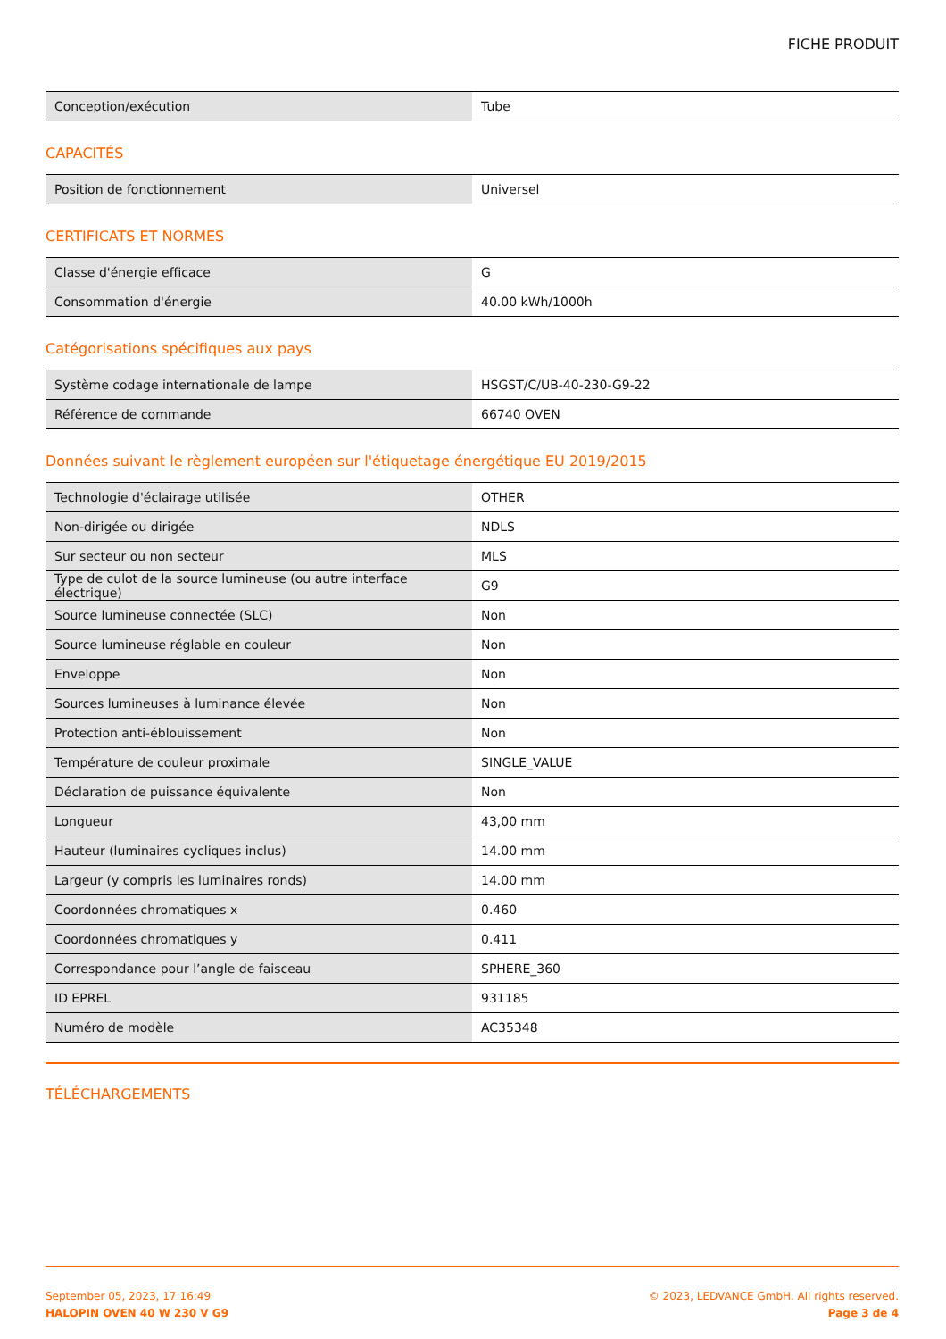FICHE PRODUIT
| Conception/exécution | Tube |
CAPACITÉS
| Position de fonctionnement | Universel |
CERTIFICATS ET NORMES
| Classe d'énergie efficace | G |
| Consommation d'énergie | 40.00 kWh/1000h |
Catégorisations spécifiques aux pays
| Système codage internationale de lampe | HSGST/C/UB-40-230-G9-22 |
| Référence de commande | 66740 OVEN |
Données suivant le règlement européen sur l'étiquetage énergétique EU 2019/2015
| Technologie d'éclairage utilisée | OTHER |
| Non-dirigée ou dirigée | NDLS |
| Sur secteur ou non secteur | MLS |
| Type de culot de la source lumineuse (ou autre interface électrique) | G9 |
| Source lumineuse connectée (SLC) | Non |
| Source lumineuse réglable en couleur | Non |
| Enveloppe | Non |
| Sources lumineuses à luminance élevée | Non |
| Protection anti-éblouissement | Non |
| Température de couleur proximale | SINGLE_VALUE |
| Déclaration de puissance équivalente | Non |
| Longueur | 43,00 mm |
| Hauteur (luminaires cycliques inclus) | 14.00 mm |
| Largeur (y compris les luminaires ronds) | 14.00 mm |
| Coordonnées chromatiques x | 0.460 |
| Coordonnées chromatiques y | 0.411 |
| Correspondance pour l’angle de faisceau | SPHERE_360 |
| ID EPREL | 931185 |
| Numéro de modèle | AC35348 |
TÉLÉCHARGEMENTS
September 05, 2023, 17:16:49
HALOPIN OVEN 40 W 230 V G9
© 2023, LEDVANCE GmbH. All rights reserved.
Page 3 de 4